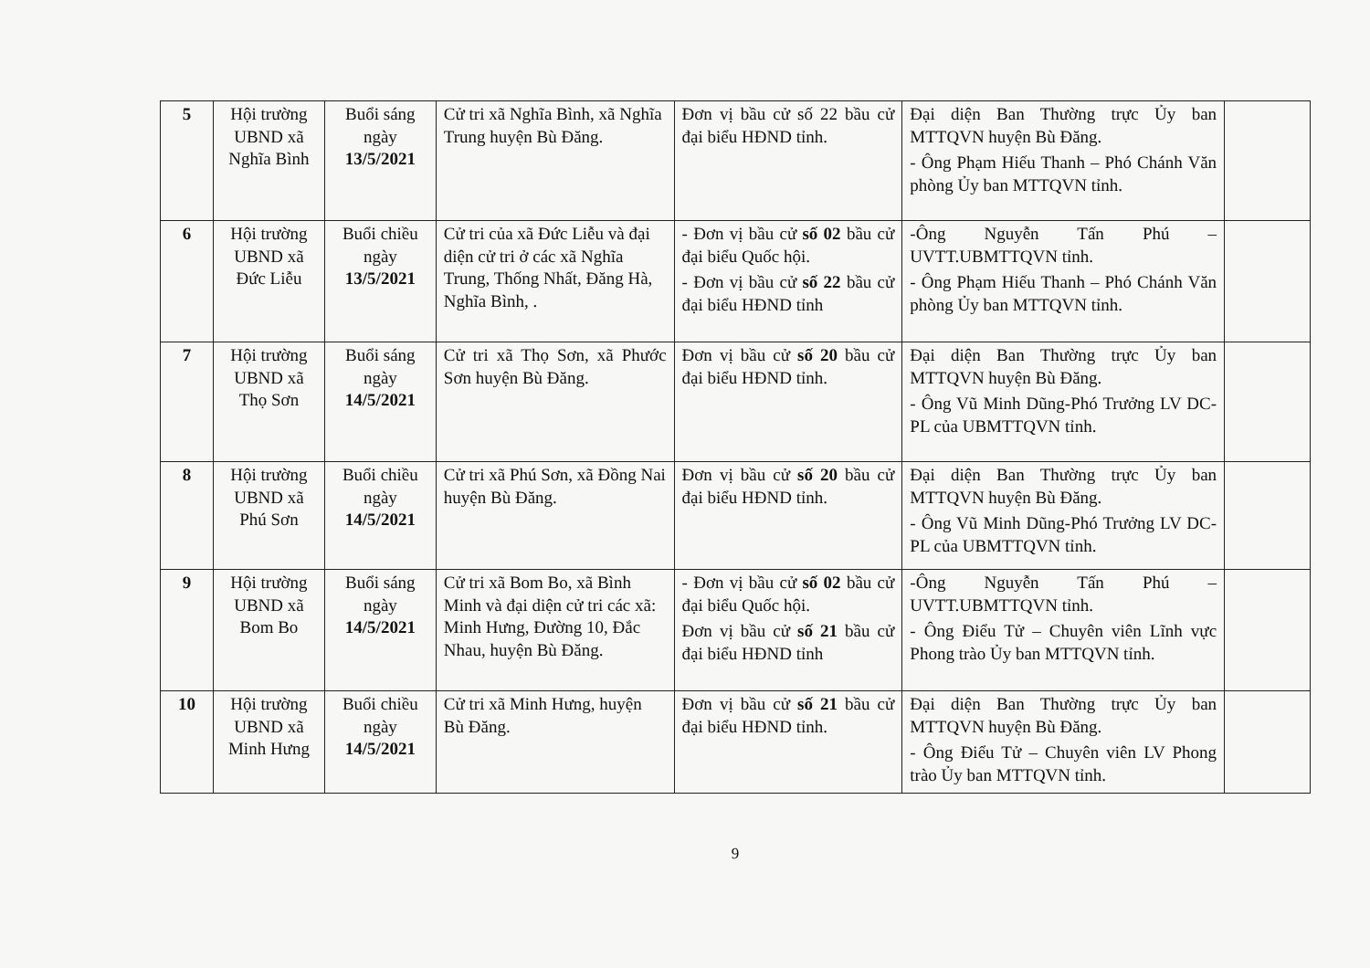| 5 | Hội trường UBND xã Nghĩa Bình | Buổi sáng ngày 13/5/2021 | Cử tri xã Nghĩa Bình, xã Nghĩa Trung huyện Bù Đăng. | Đơn vị bầu cử số 22 bầu cử đại biểu HĐND tỉnh. | Đại diện Ban Thường trực Ủy ban MTTQVN huyện Bù Đăng. - Ông Phạm Hiếu Thanh – Phó Chánh Văn phòng Ủy ban MTTQVN tỉnh. | |
| 6 | Hội trường UBND xã Đức Liễu | Buổi chiều ngày 13/5/2021 | Cử tri của xã Đức Liễu và đại diện cử tri ở các xã Nghĩa Trung, Thống Nhất, Đăng Hà, Nghĩa Bình, . | - Đơn vị bầu cử số 02 bầu cử đại biểu Quốc hội. - Đơn vị bầu cử số 22 bầu cử đại biểu HĐND tỉnh | -Ông Nguyễn Tấn Phú – UVTT.UBMTTQVN tỉnh. - Ông Phạm Hiếu Thanh – Phó Chánh Văn phòng Ủy ban MTTQVN tỉnh. | |
| 7 | Hội trường UBND xã Thọ Sơn | Buổi sáng ngày 14/5/2021 | Cử tri xã Thọ Sơn, xã Phước Sơn huyện Bù Đăng. | Đơn vị bầu cử số 20 bầu cử đại biểu HĐND tỉnh. | Đại diện Ban Thường trực Ủy ban MTTQVN huyện Bù Đăng. - Ông Vũ Minh Dũng-Phó Trưởng LV DC-PL của UBMTTQVN tỉnh. | |
| 8 | Hội trường UBND xã Phú Sơn | Buổi chiều ngày 14/5/2021 | Cử tri xã Phú Sơn, xã Đồng Nai huyện Bù Đăng. | Đơn vị bầu cử số 20 bầu cử đại biểu HĐND tỉnh. | Đại diện Ban Thường trực Ủy ban MTTQVN huyện Bù Đăng. - Ông Vũ Minh Dũng-Phó Trưởng LV DC-PL của UBMTTQVN tỉnh. | |
| 9 | Hội trường UBND xã Bom Bo | Buổi sáng ngày 14/5/2021 | Cử tri xã Bom Bo, xã Bình Minh và đại diện cử tri các xã: Minh Hưng, Đường 10, Đắc Nhau, huyện Bù Đăng. | - Đơn vị bầu cử số 02 bầu cử đại biểu Quốc hội. Đơn vị bầu cử số 21 bầu cử đại biểu HĐND tỉnh | -Ông Nguyễn Tấn Phú – UVTT.UBMTTQVN tỉnh. - Ông Điểu Tử – Chuyên viên Lĩnh vực Phong trào Ủy ban MTTQVN tỉnh. | |
| 10 | Hội trường UBND xã Minh Hưng | Buổi chiều ngày 14/5/2021 | Cử tri xã Minh Hưng, huyện Bù Đăng. | Đơn vị bầu cử số 21 bầu cử đại biểu HĐND tỉnh. | Đại diện Ban Thường trực Ủy ban MTTQVN huyện Bù Đăng. - Ông Điểu Tử – Chuyên viên LV Phong trào Ủy ban MTTQVN tỉnh. | |
9